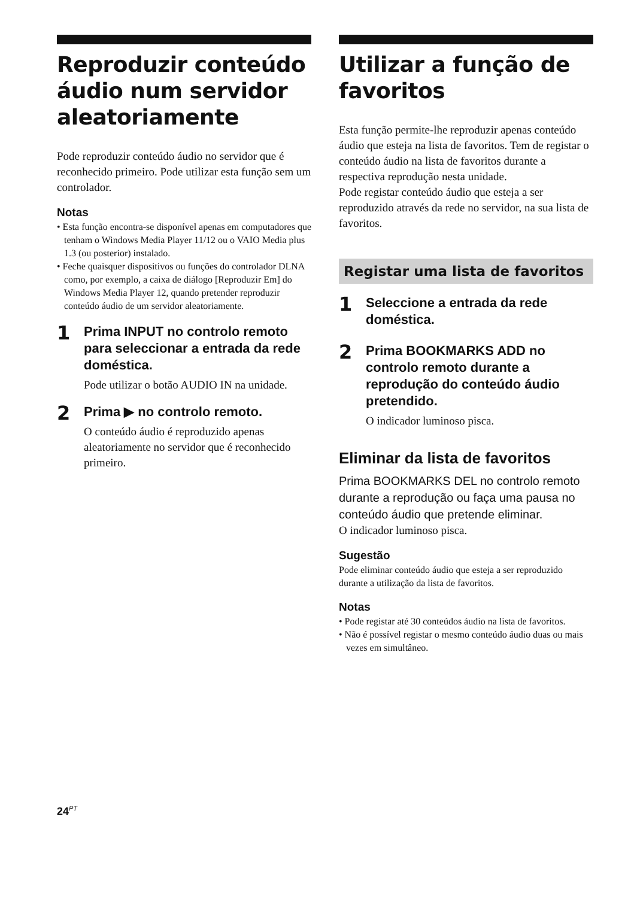Reproduzir conteúdo áudio num servidor aleatoriamente
Pode reproduzir conteúdo áudio no servidor que é reconhecido primeiro. Pode utilizar esta função sem um controlador.
Notas
• Esta função encontra-se disponível apenas em computadores que tenham o Windows Media Player 11/12 ou o VAIO Media plus 1.3 (ou posterior) instalado.
• Feche quaisquer dispositivos ou funções do controlador DLNA como, por exemplo, a caixa de diálogo [Reproduzir Em] do Windows Media Player 12, quando pretender reproduzir conteúdo áudio de um servidor aleatoriamente.
1
Prima INPUT no controlo remoto para seleccionar a entrada da rede doméstica.
Pode utilizar o botão AUDIO IN na unidade.
2
Prima ▶ no controlo remoto.
O conteúdo áudio é reproduzido apenas aleatoriamente no servidor que é reconhecido primeiro.
Utilizar a função de favoritos
Esta função permite-lhe reproduzir apenas conteúdo áudio que esteja na lista de favoritos. Tem de registar o conteúdo áudio na lista de favoritos durante a respectiva reprodução nesta unidade.
Pode registar conteúdo áudio que esteja a ser reproduzido através da rede no servidor, na sua lista de favoritos.
Registar uma lista de favoritos
1
Seleccione a entrada da rede doméstica.
2
Prima BOOKMARKS ADD no controlo remoto durante a reprodução do conteúdo áudio pretendido.
O indicador luminoso pisca.
Eliminar da lista de favoritos
Prima BOOKMARKS DEL no controlo remoto durante a reprodução ou faça uma pausa no conteúdo áudio que pretende eliminar.
O indicador luminoso pisca.
Sugestão
Pode eliminar conteúdo áudio que esteja a ser reproduzido durante a utilização da lista de favoritos.
Notas
• Pode registar até 30 conteúdos áudio na lista de favoritos.
• Não é possível registar o mesmo conteúdo áudio duas ou mais vezes em simultâneo.
24<sup>PT</sup>